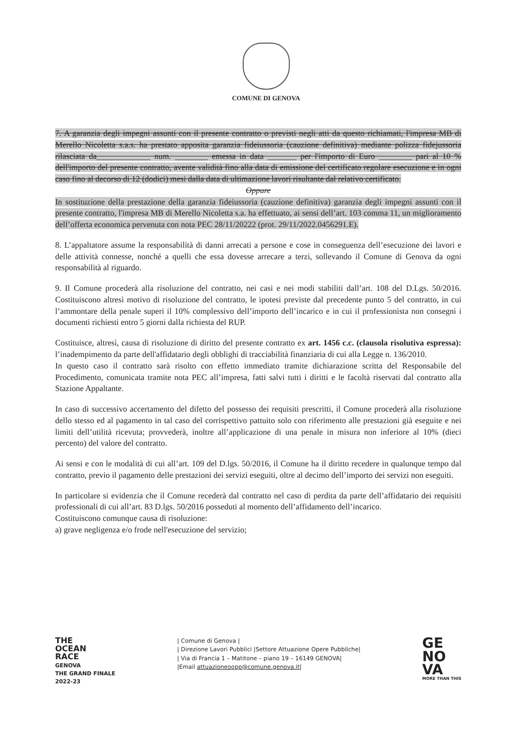COMUNE DI GENOVA
7. A garanzia degli impegni assunti con il presente contratto o previsti negli atti da questo richiamati, l'impresa MB di Merello Nicoletta s.a.s. ha prestato apposita garanzia fideiussoria (cauzione definitiva) mediante polizza fidejussoria rilasciata da_____________ num. ________ emessa in data _______ per l'importo di Euro ________ pari al 10 % dell'importo del presente contratto, avente validità fino alla data di emissione del certificato regolare esecuzione e in ogni caso fino al decorso di 12 (dodici) mesi dalla data di ultimazione lavori risultante dal relativo certificato.
Oppure
In sostituzione della prestazione della garanzia fideiussoria (cauzione definitiva) garanzia degli impegni assunti con il presente contratto, l'impresa MB di Merello Nicoletta s.a. ha effettuato, ai sensi dell’art. 103 comma 11, un miglioramento dell’offerta economica pervenuta con nota PEC 28/11/20222 (prot. 29/11/2022.0456291.E).
8. L’appaltatore assume la responsabilità di danni arrecati a persone e cose in conseguenza dell’esecuzione dei lavori e delle attività connesse, nonché a quelli che essa dovesse arrecare a terzi, sollevando il Comune di Genova da ogni responsabilità al riguardo.
9. Il Comune procederà alla risoluzione del contratto, nei casi e nei modi stabiliti dall’art. 108 del D.Lgs. 50/2016. Costituiscono altresì motivo di risoluzione del contratto, le ipotesi previste dal precedente punto 5 del contratto, in cui l’ammontare della penale superi il 10% complessivo dell’importo dell’incarico e in cui il professionista non consegni i documenti richiesti entro 5 giorni dalla richiesta del RUP.
Costituisce, altresì, causa di risoluzione di diritto del presente contratto ex art. 1456 c.c. (clausola risolutiva espressa): l’inadempimento da parte dell'affidatario degli obblighi di tracciabilità finanziaria di cui alla Legge n. 136/2010.
In questo caso il contratto sarà risolto con effetto immediato tramite dichiarazione scritta del Responsabile del Procedimento, comunicata tramite nota PEC all’impresa, fatti salvi tutti i diritti e le facoltà riservati dal contratto alla Stazione Appaltante.
In caso di successivo accertamento del difetto del possesso dei requisiti prescritti, il Comune procederà alla risoluzione dello stesso ed al pagamento in tal caso del corrispettivo pattuito solo con riferimento alle prestazioni già eseguite e nei limiti dell’utilità ricevuta; provvederà, inoltre all’applicazione di una penale in misura non inferiore al 10% (dieci percento) del valore del contratto.
Ai sensi e con le modalità di cui all’art. 109 del D.lgs. 50/2016, il Comune ha il diritto recedere in qualunque tempo dal contratto, previo il pagamento delle prestazioni dei servizi eseguiti, oltre al decimo dell’importo dei servizi non eseguiti.
In particolare si evidenzia che il Comune recederà dal contratto nel caso di perdita da parte dell’affidatario dei requisiti professionali di cui all’art. 83 D.lgs. 50/2016 posseduti al momento dell’affidamento dell’incarico.
Costituiscono comunque causa di risoluzione:
a) grave negligenza e/o frode nell'esecuzione del servizio;
THE
OCEAN
RACE
GENOVA
THE GRAND FINALE
2022-23
| Comune di Genova |
| Direzione Lavori Pubblici |Settore Attuazione Opere Pubbliche|
| Via di Francia 1 – Matitone – piano 19 – 16149 GENOVA|
|Email attuazioneoopp@comune.genova.it|
GE
NO
VA
MORE THAN THIS